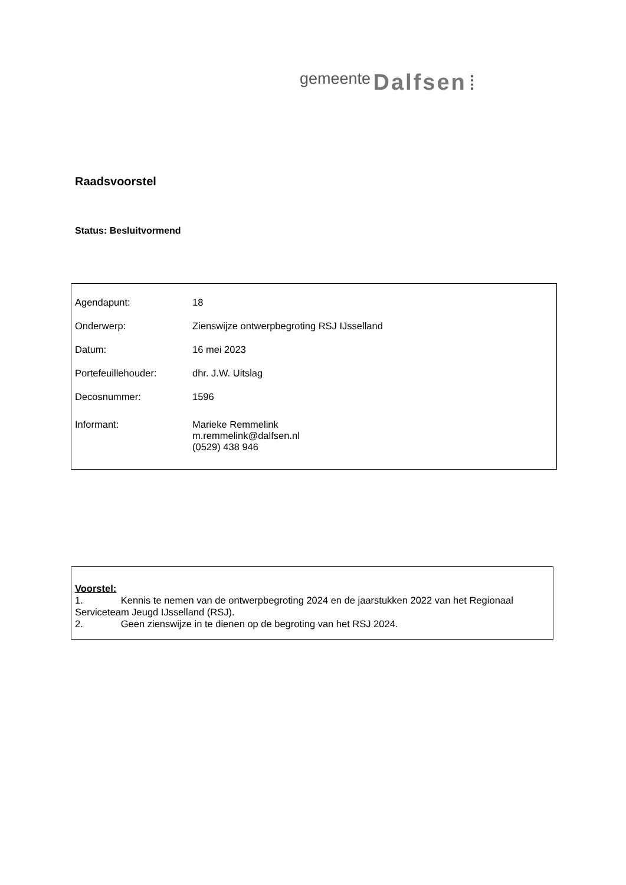gemeente Dalfsen ⁞
Raadsvoorstel
Status: Besluitvormend
| Agendapunt: | 18 |
| Onderwerp: | Zienswijze ontwerpbegroting RSJ IJsselland |
| Datum: | 16 mei 2023 |
| Portefeuillehouder: | dhr. J.W. Uitslag |
| Decosnummer: | 1596 |
| Informant: | Marieke Remmelink m.remmelink@dalfsen.nl (0529) 438 946 |
Voorstel:
1. Kennis te nemen van de ontwerpbegroting 2024 en de jaarstukken 2022 van het Regionaal Serviceteam Jeugd IJsselland (RSJ).
2. Geen zienswijze in te dienen op de begroting van het RSJ 2024.